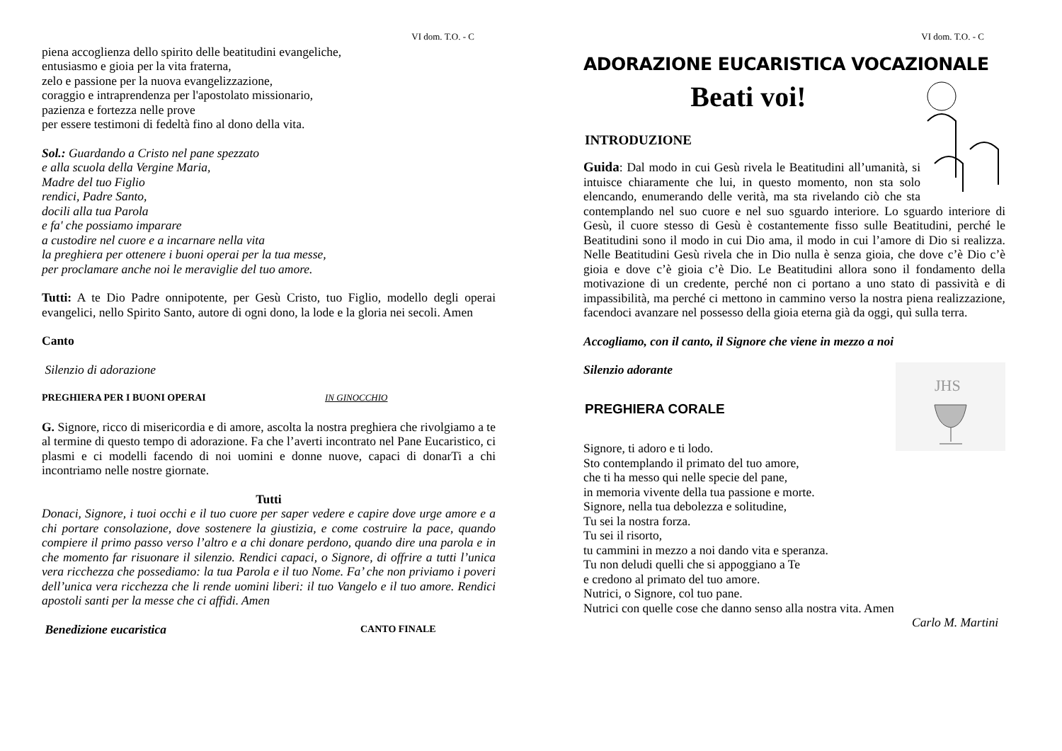VI dom. T.O. - C
piena accoglienza dello spirito delle beatitudini evangeliche,
entusiasmo e gioia per la vita fraterna,
zelo e passione per la nuova evangelizzazione,
coraggio e intraprendenza per l'apostolato missionario,
pazienza e fortezza nelle prove
per essere testimoni di fedeltà fino al dono della vita.
Sol.: Guardando a Cristo nel pane spezzato
e alla scuola della Vergine Maria,
Madre del tuo Figlio
rendici, Padre Santo,
docili alla tua Parola
e fa' che possiamo imparare
a custodire nel cuore e a incarnare nella vita
la preghiera per ottenere i buoni operai per la tua messe,
per proclamare anche noi le meraviglie del tuo amore.
Tutti: A te Dio Padre onnipotente, per Gesù Cristo, tuo Figlio, modello degli operai evangelici, nello Spirito Santo, autore di ogni dono, la lode e la gloria nei secoli. Amen
Canto
Silenzio di adorazione
PREGHIERA PER I BUONI OPERAI IN GINOCCHIO
G. Signore, ricco di misericordia e di amore, ascolta la nostra preghiera che rivolgiamo a te al termine di questo tempo di adorazione. Fa che l’averti incontrato nel Pane Eucaristico, ci plasmi e ci modelli facendo di noi uomini e donne nuove, capaci di donarTi a chi incontriamo nelle nostre giornate.
Tutti
Donaci, Signore, i tuoi occhi e il tuo cuore per saper vedere e capire dove urge amore e a chi portare consolazione, dove sostenere la giustizia, e come costruire la pace, quando compiere il primo passo verso l’altro e a chi donare perdono, quando dire una parola e in che momento far risuonare il silenzio. Rendici capaci, o Signore, di offrire a tutti l’unica vera ricchezza che possediamo: la tua Parola e il tuo Nome. Fa’ che non priviamo i poveri dell’unica vera ricchezza che li rende uomini liberi: il tuo Vangelo e il tuo amore. Rendici apostoli santi per la messe che ci affidi. Amen
Benedizione eucaristica CANTO FINALE
VI dom. T.O. - C
ADORAZIONE EUCARISTICA VOCAZIONALE
Beati voi!
INTRODUZIONE
Guida: Dal modo in cui Gesù rivela le Beatitudini all’umanità, si intuisce chiaramente che lui, in questo momento, non sta solo elencando, enumerando delle verità, ma sta rivelando ciò che sta contemplando nel suo cuore e nel suo sguardo interiore. Lo sguardo interiore di Gesù, il cuore stesso di Gesù è costantemente fisso sulle Beatitudini, perché le Beatitudini sono il modo in cui Dio ama, il modo in cui l’amore di Dio si realizza. Nelle Beatitudini Gesù rivela che in Dio nulla è senza gioia, che dove c’è Dio c’è gioia e dove c’è gioia c’è Dio. Le Beatitudini allora sono il fondamento della motivazione di un credente, perché non ci portano a uno stato di passività e di impassibilità, ma perché ci mettono in cammino verso la nostra piena realizzazione, facendoci avanzare nel possesso della gioia eterna già da oggi, quì sulla terra.
Accogliamo, con il canto, il Signore che viene in mezzo a noi
JHS
Silenzio adorante
PREGHIERA CORALE
Signore, ti adoro e ti lodo.
Sto contemplando il primato del tuo amore,
che ti ha messo qui nelle specie del pane,
in memoria vivente della tua passione e morte.
Signore, nella tua debolezza e solitudine,
Tu sei la nostra forza.
Tu sei il risorto,
tu cammini in mezzo a noi dando vita e speranza.
Tu non deludi quelli che si appoggiano a Te
e credono al primato del tuo amore.
Nutrici, o Signore, col tuo pane.
Nutrici con quelle cose che danno senso alla nostra vita. Amen
Carlo M. Martini